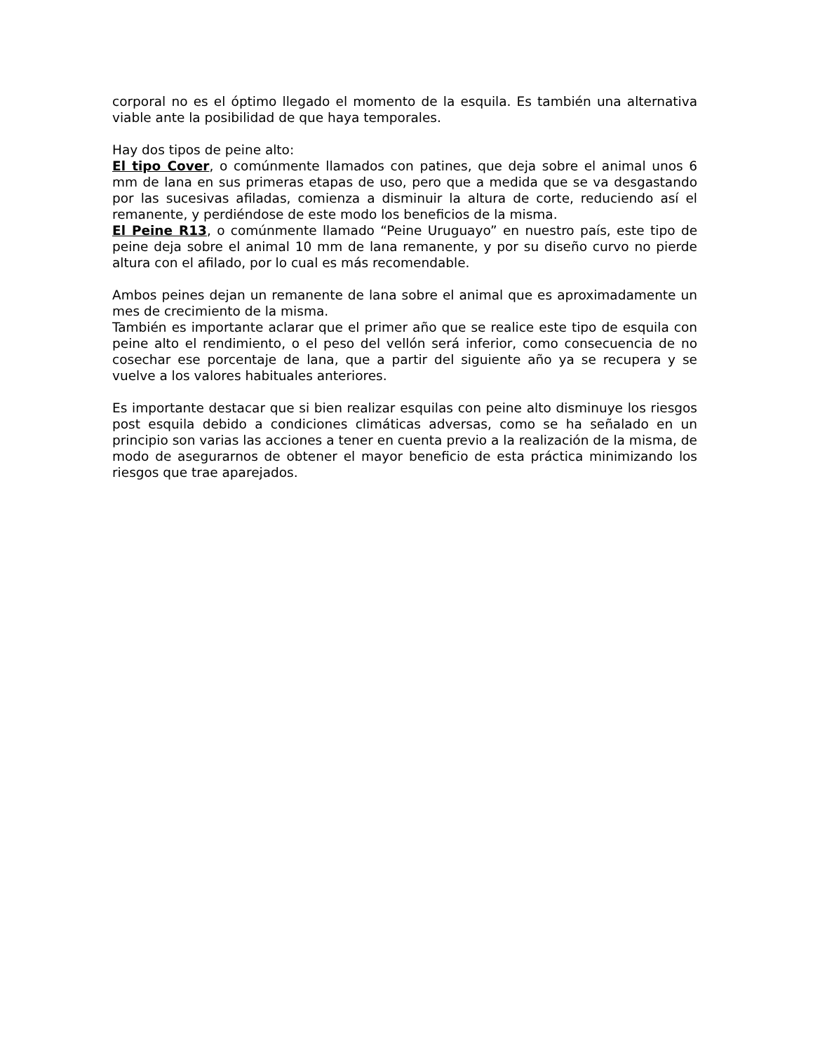corporal no es el óptimo llegado el momento de la esquila. Es también una alternativa viable ante la posibilidad de que haya temporales.
Hay dos tipos de peine alto:
El tipo Cover, o comúnmente llamados con patines, que deja sobre el animal unos 6 mm de lana en sus primeras etapas de uso, pero que a medida que se va desgastando por las sucesivas afiladas, comienza a disminuir la altura de corte, reduciendo así el remanente, y perdiéndose de este modo los beneficios de la misma.
El Peine R13, o comúnmente llamado “Peine Uruguayo” en nuestro país, este tipo de peine deja sobre el animal 10 mm de lana remanente, y por su diseño curvo no pierde altura con el afilado, por lo cual es más recomendable.
Ambos peines dejan un remanente de lana sobre el animal que es aproximadamente un mes de crecimiento de la misma.
También es importante aclarar que el primer año que se realice este tipo de esquila con peine alto el rendimiento, o el peso del vellón será inferior, como consecuencia de no cosechar ese porcentaje de lana, que a partir del siguiente año ya se recupera y se vuelve a los valores habituales anteriores.
Es importante destacar que si bien realizar esquilas con peine alto disminuye los riesgos post esquila debido a condiciones climáticas adversas, como se ha señalado en un principio son varias las acciones a tener en cuenta previo a la realización de la misma, de modo de asegurarnos de obtener el mayor beneficio de esta práctica minimizando los riesgos que trae aparejados.